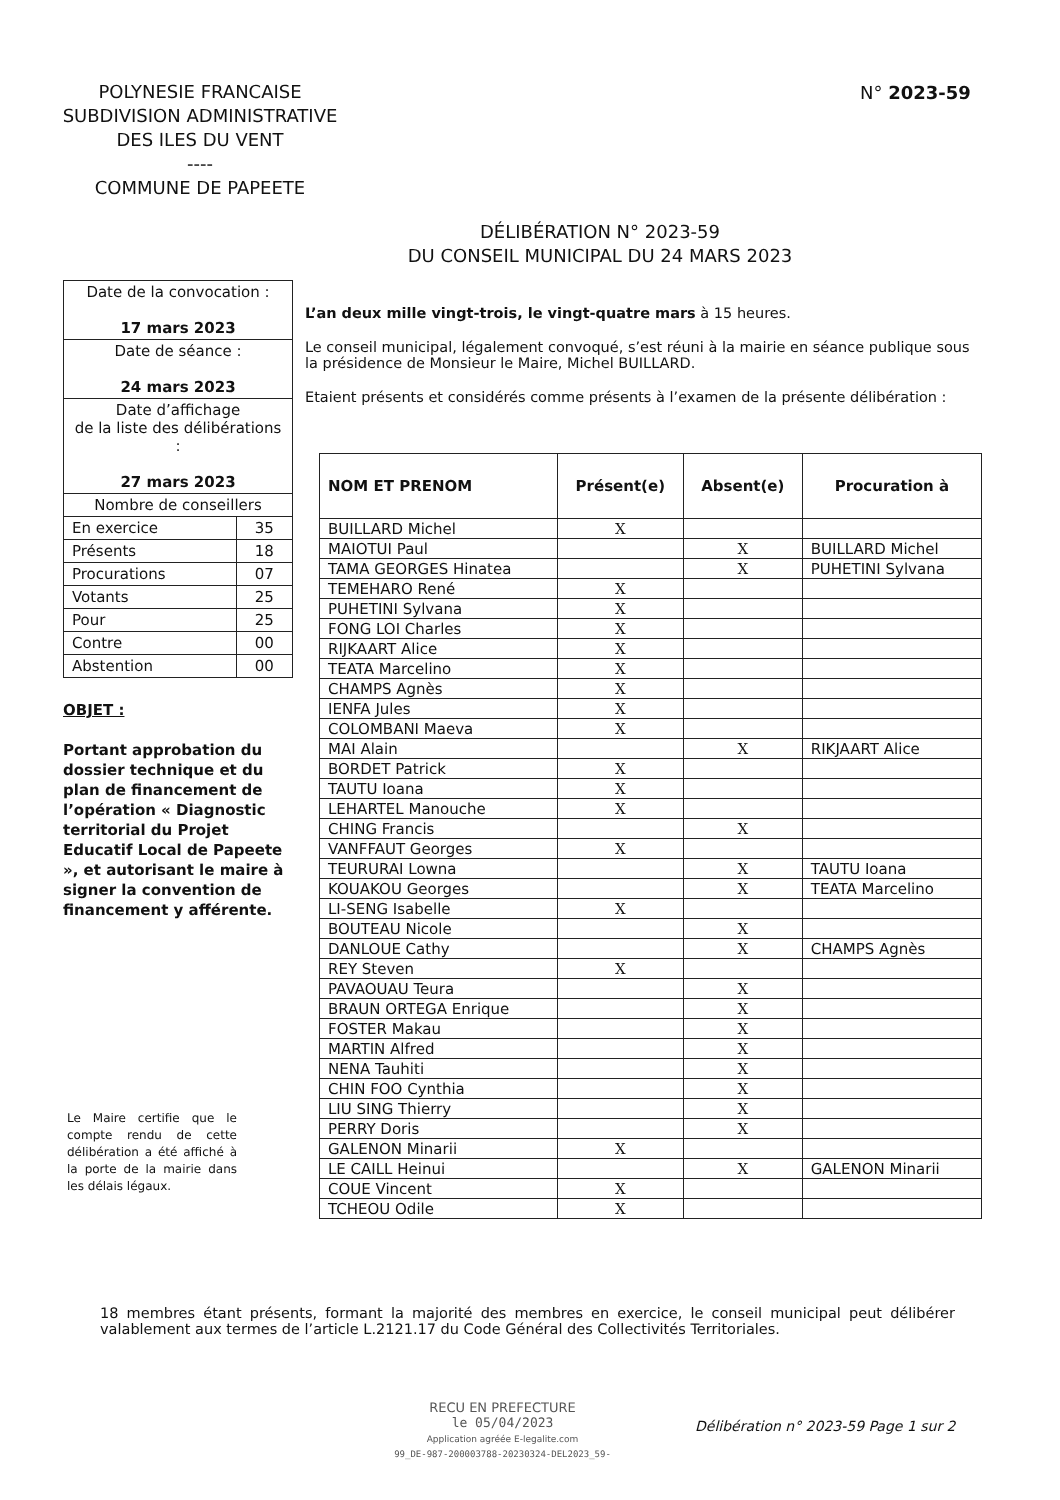POLYNESIE FRANCAISE
SUBDIVISION ADMINISTRATIVE
DES ILES DU VENT
----
COMMUNE DE PAPEETE
N° 2023-59
DÉLIBÉRATION N° 2023-59
DU CONSEIL MUNICIPAL DU 24 MARS 2023
| Date de la convocation : 17 mars 2023 | |
| Date de séance : 24 mars 2023 | |
| Date d’affichage de la liste des délibérations : 27 mars 2023 | |
| Nombre de conseillers | |
| En exercice | 35 |
| Présents | 18 |
| Procurations | 07 |
| Votants | 25 |
| Pour | 25 |
| Contre | 00 |
| Abstention | 00 |
OBJET :
Portant approbation du dossier technique et du plan de financement de l’opération « Diagnostic territorial du Projet Educatif Local de Papeete », et autorisant le maire à signer la convention de financement y afférente.
Le Maire certifie que le compte rendu de cette délibération a été affiché à la porte de la mairie dans les délais légaux.
L’an deux mille vingt-trois, le vingt-quatre mars à 15 heures.
Le conseil municipal, légalement convoqué, s’est réuni à la mairie en séance publique sous la présidence de Monsieur le Maire, Michel BUILLARD.
Etaient présents et considérés comme présents à l’examen de la présente délibération :
| NOM ET PRENOM | Présent(e) | Absent(e) | Procuration à |
| --- | --- | --- | --- |
| BUILLARD Michel | X | | |
| MAIOTUI Paul | | X | BUILLARD Michel |
| TAMA GEORGES Hinatea | | X | PUHETINI Sylvana |
| TEMEHARO René | X | | |
| PUHETINI Sylvana | X | | |
| FONG LOI Charles | X | | |
| RIJKAART Alice | X | | |
| TEATA Marcelino | X | | |
| CHAMPS Agnès | X | | |
| IENFA Jules | X | | |
| COLOMBANI Maeva | X | | |
| MAI Alain | | X | RIKJAART Alice |
| BORDET Patrick | X | | |
| TAUTU Ioana | X | | |
| LEHARTEL Manouche | X | | |
| CHING Francis | | X | |
| VANFFAUT Georges | X | | |
| TEURURAI Lowna | | X | TAUTU Ioana |
| KOUAKOU Georges | | X | TEATA Marcelino |
| LI-SENG Isabelle | X | | |
| BOUTEAU Nicole | | X | |
| DANLOUE Cathy | | X | CHAMPS Agnès |
| REY Steven | X | | |
| PAVAOUAU Teura | | X | |
| BRAUN ORTEGA Enrique | | X | |
| FOSTER Makau | | X | |
| MARTIN Alfred | | X | |
| NENA Tauhiti | | X | |
| CHIN FOO Cynthia | | X | |
| LIU SING Thierry | | X | |
| PERRY Doris | | X | |
| GALENON Minarii | X | | |
| LE CAILL Heinui | | X | GALENON Minarii |
| COUE Vincent | X | | |
| TCHEOU Odile | X | | |
18 membres étant présents, formant la majorité des membres en exercice, le conseil municipal peut délibérer valablement aux termes de l’article L.2121.17 du Code Général des Collectivités Territoriales.
RECU EN PREFECTURE
le 05/04/2023
Application agréée E-legalite.com
99_DE-987-200003788-20230324-DEL2023_59-
Délibération n° 2023-59 Page 1 sur 2